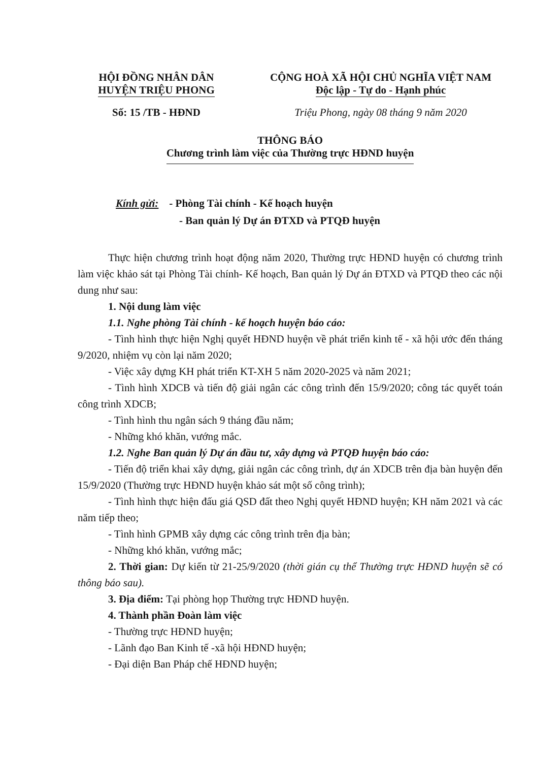HỘI ĐỒNG NHÂN DÂN
HUYỆN TRIỆU PHONG
CỘNG HOÀ XÃ HỘI CHỦ NGHĨA VIỆT NAM
Độc lập - Tự do - Hạnh phúc
Số: 15 /TB - HĐND Triệu Phong, ngày 08 tháng 9 năm 2020
THÔNG BÁO
Chương trình làm việc của Thường trực HĐND huyện
Kính gửi: - Phòng Tài chính - Kế hoạch huyện
- Ban quản lý Dự án ĐTXD và PTQĐ huyện
Thực hiện chương trình hoạt động năm 2020, Thường trực HĐND huyện có chương trình làm việc khảo sát tại Phòng Tài chính- Kế hoạch, Ban quản lý Dự án ĐTXD và PTQĐ theo các nội dung như sau:
1. Nội dung làm việc
1.1. Nghe phòng Tài chính - kế hoạch huyện báo cáo:
- Tình hình thực hiện Nghị quyết HĐND huyện về phát triển kinh tế - xã hội ước đến tháng 9/2020, nhiệm vụ còn lại năm 2020;
- Việc xây dựng KH phát triển KT-XH 5 năm 2020-2025 và năm 2021;
- Tình hình XDCB và tiến độ giải ngân các công trình đến 15/9/2020; công tác quyết toán công trình XDCB;
- Tình hình thu ngân sách 9 tháng đầu năm;
- Những khó khăn, vướng mắc.
1.2. Nghe Ban quản lý Dự án đầu tư, xây dựng và PTQĐ huyện báo cáo:
- Tiến độ triển khai xây dựng, giải ngân các công trình, dự án XDCB trên địa bàn huyện đến 15/9/2020 (Thường trực HĐND huyện khảo sát một số công trình);
- Tình hình thực hiện đấu giá QSD đất theo Nghị quyết HĐND huyện; KH năm 2021 và các năm tiếp theo;
- Tình hình GPMB xây dựng các công trình trên địa bàn;
- Những khó khăn, vướng mắc;
2. Thời gian: Dự kiến từ 21-25/9/2020 (thời gián cụ thể Thường trực HĐND huyện sẽ có thông báo sau).
3. Địa điểm: Tại phòng họp Thường trực HĐND huyện.
4. Thành phần Đoàn làm việc
- Thường trực HĐND huyện;
- Lãnh đạo Ban Kinh tế -xã hội HĐND huyện;
- Đại diện Ban Pháp chế HĐND huyện;